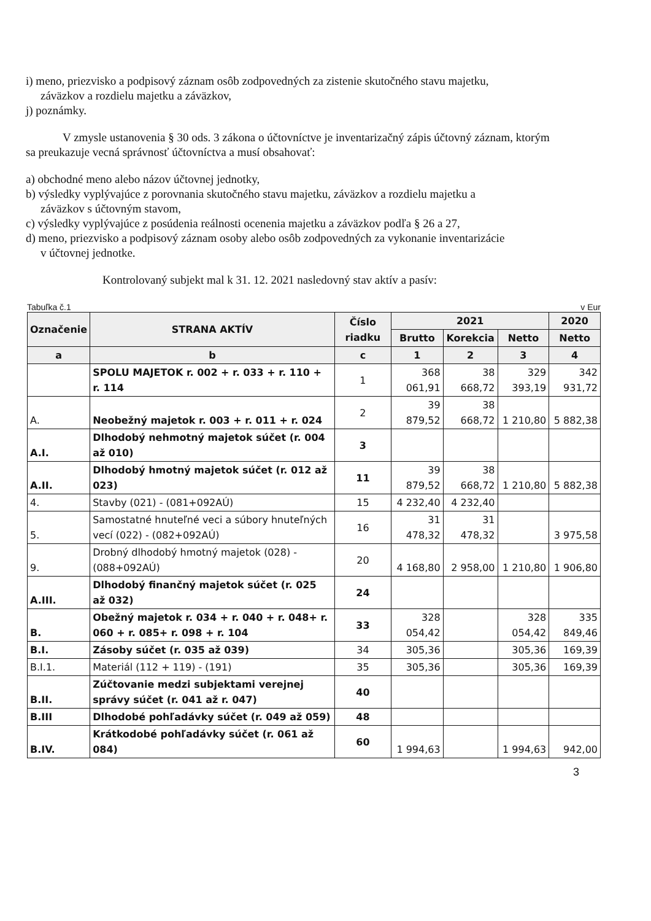i) meno, priezvisko a podpisový záznam osôb zodpovedných za zistenie skutočného stavu majetku,
záväzkov a rozdielu majetku a záväzkov,
j) poznámky.
V zmysle ustanovenia § 30 ods. 3 zákona o účtovníctve je inventarizačný zápis účtovný záznam, ktorým sa preukazuje vecná správnosť účtovníctva a musí obsahovať:
a) obchodné meno alebo názov účtovnej jednotky,
b) výsledky vyplývajúce z porovnania skutočného stavu majetku, záväzkov a rozdielu majetku a
záväzkov s účtovným stavom,
c) výsledky vyplývajúce z posúdenia reálnosti ocenenia majetku a záväzkov podľa § 26 a 27,
d) meno, priezvisko a podpisový záznam osoby alebo osôb zodpovedných za vykonanie inventarizácie
v účtovnej jednotke.
Kontrolovaný subjekt mal k 31. 12. 2021 nasledovný stav aktív a pasív:
Tabuľka č.1 v Eur
| Označenie | STRANA AKTÍV | Číslo riadku | 2021 | | | 2020 |
| --- | --- | --- | --- | --- | --- | --- |
| | | | Brutto | Korekcia | Netto | Netto |
| a | b | c | 1 | 2 | 3 | 4 |
| | SPOLU MAJETOK r. 002 + r. 033 + r. 110 + r. 114 | 1 | 368 061,91 | 38 668,72 | 329 393,19 | 342 931,72 |
| A. | Neobežný majetok r. 003 + r. 011 + r. 024 | 2 | 39 879,52 | 38 668,72 | 1 210,80 | 5 882,38 |
| A.I. | Dlhodobý nehmotný majetok súčet (r. 004 až 010) | 3 | | | | |
| A.II. | Dlhodobý hmotný majetok súčet (r. 012 až 023) | 11 | 39 879,52 | 38 668,72 | 1 210,80 | 5 882,38 |
| 4. | Stavby (021) - (081+092AÚ) | 15 | 4 232,40 | 4 232,40 | | |
| 5. | Samostatné hnuteľné veci a súbory hnuteľných vecí (022) - (082+092AÚ) | 16 | 31 478,32 | 31 478,32 | | 3 975,58 |
| 9. | Drobný dlhodobý hmotný majetok (028) - (088+092AÚ) | 20 | 4 168,80 | 2 958,00 | 1 210,80 | 1 906,80 |
| A.III. | Dlhodobý finančný majetok súčet (r. 025 až 032) | 24 | | | | |
| B. | Obežný majetok r. 034 + r. 040 + r. 048+ r. 060 + r. 085+ r. 098 + r. 104 | 33 | 328 054,42 | | 328 054,42 | 335 849,46 |
| B.I. | Zásoby súčet (r. 035 až 039) | 34 | 305,36 | | 305,36 | 169,39 |
| B.I.1. | Materiál (112 + 119) - (191) | 35 | 305,36 | | 305,36 | 169,39 |
| B.II. | Zúčtovanie medzi subjektami verejnej správy súčet (r. 041 až r. 047) | 40 | | | | |
| B.III | Dlhodobé pohľadávky súčet (r. 049 až 059) | 48 | | | | |
| B.IV. | Krátkodobé pohľadávky súčet (r. 061 až 084) | 60 | 1 994,63 | | 1 994,63 | 942,00 |
3